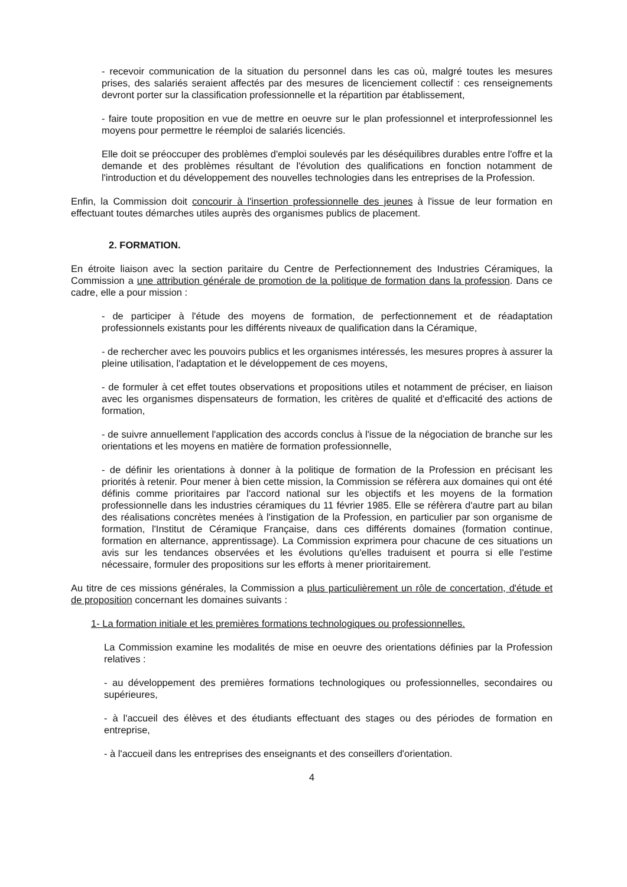- recevoir communication de la situation du personnel dans les cas où, malgré toutes les mesures prises, des salariés seraient affectés par des mesures de licenciement collectif : ces renseignements devront porter sur la classification professionnelle et la répartition par établissement,
- faire toute proposition en vue de mettre en oeuvre sur le plan professionnel et interprofessionnel les moyens pour permettre le réemploi de salariés licenciés.
Elle doit se préoccuper des problèmes d'emploi soulevés par les déséquilibres durables entre l'offre et la demande et des problèmes résultant de l'évolution des qualifications en fonction notamment de l'introduction et du développement des nouvelles technologies dans les entreprises de la Profession.
Enfin, la Commission doit concourir à l'insertion professionnelle des jeunes à l'issue de leur formation en effectuant toutes démarches utiles auprès des organismes publics de placement.
2. FORMATION.
En étroite liaison avec la section paritaire du Centre de Perfectionnement des Industries Céramiques, la Commission a une attribution générale de promotion de la politique de formation dans la profession. Dans ce cadre, elle a pour mission :
- de participer à l'étude des moyens de formation, de perfectionnement et de réadaptation professionnels existants pour les différents niveaux de qualification dans la Céramique,
- de rechercher avec les pouvoirs publics et les organismes intéressés, les mesures propres à assurer la pleine utilisation, l'adaptation et le développement de ces moyens,
- de formuler à cet effet toutes observations et propositions utiles et notamment de préciser, en liaison avec les organismes dispensateurs de formation, les critères de qualité et d'efficacité des actions de formation,
- de suivre annuellement l'application des accords conclus à l'issue de la négociation de branche sur les orientations et les moyens en matière de formation professionnelle,
- de définir les orientations à donner à la politique de formation de la Profession en précisant les priorités à retenir. Pour mener à bien cette mission, la Commission se réfèrera aux domaines qui ont été définis comme prioritaires par l'accord national sur les objectifs et les moyens de la formation professionnelle dans les industries céramiques du 11 février 1985. Elle se réfèrera d'autre part au bilan des réalisations concrètes menées à l'instigation de la Profession, en particulier par son organisme de formation, l'Institut de Céramique Française, dans ces différents domaines (formation continue, formation en alternance, apprentissage). La Commission exprimera pour chacune de ces situations un avis sur les tendances observées et les évolutions qu'elles traduisent et pourra si elle l'estime nécessaire, formuler des propositions sur les efforts à mener prioritairement.
Au titre de ces missions générales, la Commission a plus particulièrement un rôle de concertation, d'étude et de proposition concernant les domaines suivants :
1- La formation initiale et les premières formations technologiques ou professionnelles.
La Commission examine les modalités de mise en oeuvre des orientations définies par la Profession relatives :
- au développement des premières formations technologiques ou professionnelles, secondaires ou supérieures,
- à l'accueil des élèves et des étudiants effectuant des stages ou des périodes de formation en entreprise,
- à l'accueil dans les entreprises des enseignants et des conseillers d'orientation.
4